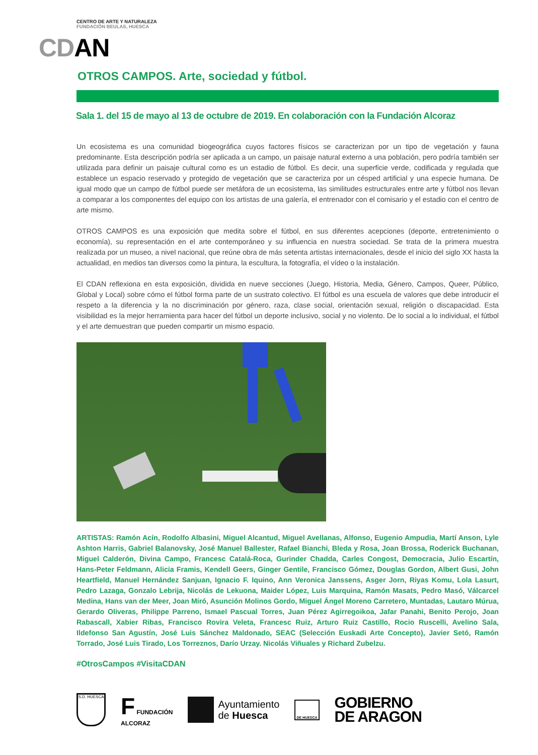CENTRO DE ARTE Y NATURALEZA
FUNDACIÓN BEULAS, HUESCA
CDAN
OTROS CAMPOS. Arte, sociedad y fútbol.
Sala 1. del 15 de mayo al 13 de octubre de 2019. En colaboración con la Fundación Alcoraz
Un ecosistema es una comunidad biogeográfica cuyos factores físicos se caracterizan por un tipo de vegetación y fauna predominante. Esta descripción podría ser aplicada a un campo, un paisaje natural externo a una población, pero podría también ser utilizada para definir un paisaje cultural como es un estadio de fútbol. Es decir, una superficie verde, codificada y regulada que establece un espacio reservado y protegido de vegetación que se caracteriza por un césped artificial y una especie humana. De igual modo que un campo de fútbol puede ser metáfora de un ecosistema, las similitudes estructurales entre arte y fútbol nos llevan a comparar a los componentes del equipo con los artistas de una galería, el entrenador con el comisario y el estadio con el centro de arte mismo.
OTROS CAMPOS es una exposición que medita sobre el fútbol, en sus diferentes acepciones (deporte, entretenimiento o economía), su representación en el arte contemporáneo y su influencia en nuestra sociedad. Se trata de la primera muestra realizada por un museo, a nivel nacional, que reúne obra de más setenta artistas internacionales, desde el inicio del siglo XX hasta la actualidad, en medios tan diversos como la pintura, la escultura, la fotografía, el vídeo o la instalación.
El CDAN reflexiona en esta exposición, dividida en nueve secciones (Juego, Historia, Media, Género, Campos, Queer, Público, Global y Local) sobre cómo el fútbol forma parte de un sustrato colectivo. El fútbol es una escuela de valores que debe introducir el respeto a la diferencia y la no discriminación por género, raza, clase social, orientación sexual, religión o discapacidad. Esta visibilidad es la mejor herramienta para hacer del fútbol un deporte inclusivo, social y no violento. De lo social a lo individual, el fútbol y el arte demuestran que pueden compartir un mismo espacio.
ARTISTAS: Ramón Acín, Rodolfo Albasini, Miguel Alcantud, Miguel Avellanas, Alfonso, Eugenio Ampudia, Martí Anson, Lyle Ashton Harris, Gabriel Balanovsky, José Manuel Ballester, Rafael Bianchi, Bleda y Rosa, Joan Brossa, Roderick Buchanan, Miguel Calderón, Divina Campo, Francesc Catalá-Roca, Gurinder Chadda, Carles Congost, Democracia, Julio Escartín, Hans-Peter Feldmann, Alicia Framis, Kendell Geers, Ginger Gentile, Francisco Gómez, Douglas Gordon, Albert Gusi, John Heartfield, Manuel Hernández Sanjuan, Ignacio F. Iquino, Ann Veronica Janssens, Asger Jorn, Riyas Komu, Lola Lasurt, Pedro Lazaga, Gonzalo Lebrija, Nicolás de Lekuona, Maider López, Luis Marquina, Ramón Masats, Pedro Masó, Válcarcel Medina, Hans van der Meer, Joan Miró, Asunción Molinos Gordo, Miguel Ángel Moreno Carretero, Muntadas, Lautaro Múrua, Gerardo Oliveras, Philippe Parreno, Ismael Pascual Torres, Juan Pérez Agirregoikoa, Jafar Panahi, Benito Perojo, Joan Rabascall, Xabier Ribas, Francisco Rovira Veleta, Francesc Ruiz, Arturo Ruiz Castillo, Rocio Ruscelli, Avelino Sala, Ildefonso San Agustín, José Luis Sánchez Maldonado, SEAC (Selección Euskadi Arte Concepto), Javier Setó, Ramón Torrado, José Luis Tirado, Los Torreznos, Darío Urzay. Nicolás Viñuales y Richard Zubelzu.
#OtrosCampos #VisitaCDAN
S.D. HUESCA
F FUNDACIÓN
ALCORAZ
Ayuntamiento
de Huesca
DE HUESCA
GOBIERNO
DE ARAGON